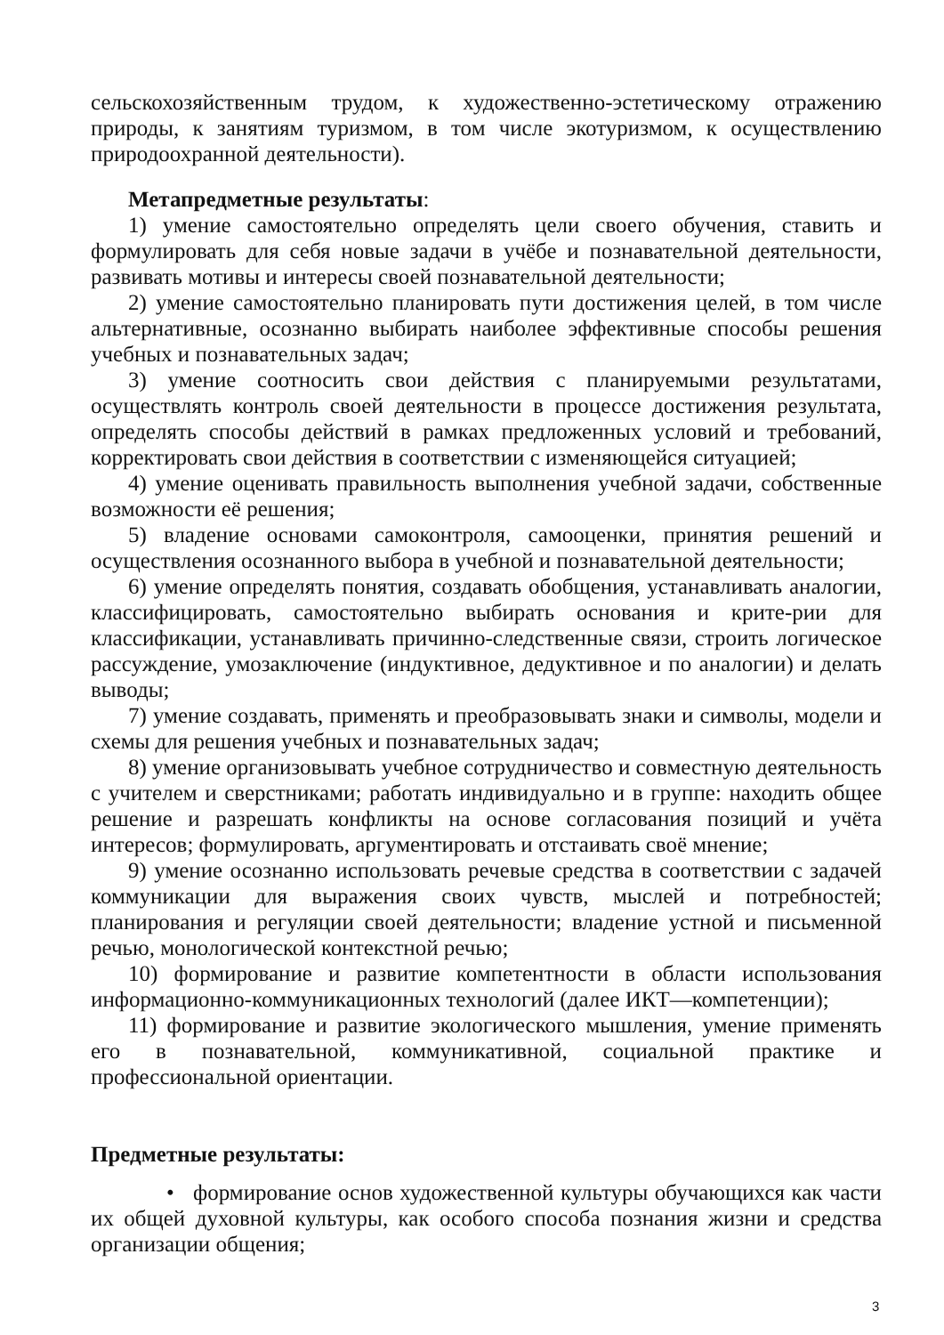сельскохозяйственным трудом, к художественно-эстетическому отражению природы, к занятиям туризмом, в том числе экотуризмом, к осуществлению природоохранной деятельности).
Метапредметные результаты:
1) умение самостоятельно определять цели своего обучения, ставить и формулировать для себя новые задачи в учёбе и познавательной деятельности, развивать мотивы и интересы своей познавательной деятельности;
2) умение самостоятельно планировать пути достижения целей, в том числе альтернативные, осознанно выбирать наиболее эффективные способы решения учебных и познавательных задач;
3) умение соотносить свои действия с планируемыми результатами, осуществлять контроль своей деятельности в процессе достижения результата, определять способы действий в рамках предложенных условий и требований, корректировать свои действия в соответствии с изменяющейся ситуацией;
4) умение оценивать правильность выполнения учебной задачи, собственные возможности её решения;
5) владение основами самоконтроля, самооценки, принятия решений и осуществления осознанного выбора в учебной и познавательной деятельности;
6) умение определять понятия, создавать обобщения, устанавливать аналогии, классифицировать, самостоятельно выбирать основания и крите-рии для классификации, устанавливать причинно-следственные связи, строить логическое рассуждение, умозаключение (индуктивное, дедуктивное и по аналогии) и делать выводы;
7) умение создавать, применять и преобразовывать знаки и символы, модели и схемы для решения учебных и познавательных задач;
8) умение организовывать учебное сотрудничество и совместную деятельность с учителем и сверстниками; работать индивидуально и в группе: находить общее решение и разрешать конфликты на основе согласования позиций и учёта интересов; формулировать, аргументировать и отстаивать своё мнение;
9) умение осознанно использовать речевые средства в соответствии с задачей коммуникации для выражения своих чувств, мыслей и потребностей; планирования и регуляции своей деятельности; владение устной и письменной речью, монологической контекстной речью;
10) формирование и развитие компетентности в области использования информационно-коммуникационных технологий (далее ИКТ—компетенции);
11) формирование и развитие экологического мышления, умение применять его в познавательной, коммуникативной, социальной практике и профессиональной ориентации.
Предметные результаты:
• формирование основ художественной культуры обучающихся как части их общей духовной культуры, как особого способа познания жизни и средства организации общения;
3